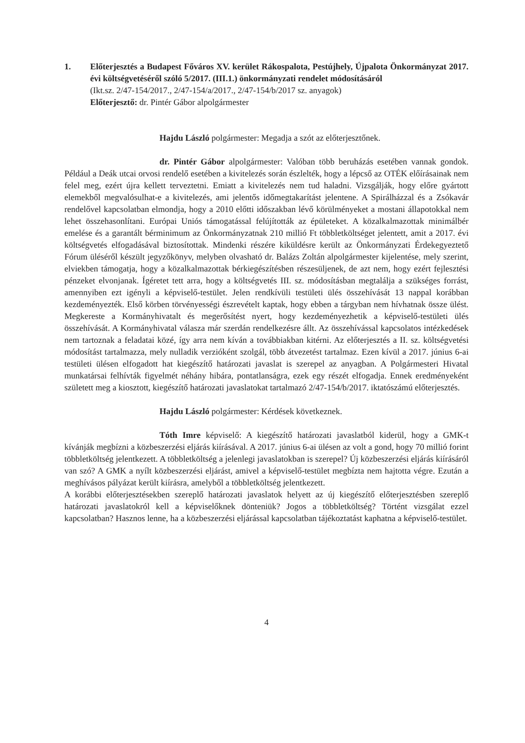1. Előterjesztés a Budapest Főváros XV. kerület Rákospalota, Pestújhely, Újpalota Önkormányzat 2017. évi költségvetéséről szóló 5/2017. (III.1.) önkormányzati rendelet módosításáról
(Ikt.sz. 2/47-154/2017., 2/47-154/a/2017., 2/47-154/b/2017 sz. anyagok)
Előterjesztő: dr. Pintér Gábor alpolgármester
Hajdu László polgármester: Megadja a szót az előterjesztőnek.
dr. Pintér Gábor alpolgármester: Valóban több beruházás esetében vannak gondok. Például a Deák utcai orvosi rendelő esetében a kivitelezés során észlelték, hogy a lépcső az OTÉK előírásainak nem felel meg, ezért újra kellett terveztetni. Emiatt a kivitelezés nem tud haladni. Vizsgálják, hogy előre gyártott elemekből megvalósulhat-e a kivitelezés, ami jelentős időmegtakarítást jelentene. A Spirálházzal és a Zsókavár rendelővel kapcsolatban elmondja, hogy a 2010 előtti időszakban lévő körülményeket a mostani állapotokkal nem lehet összehasonlítani. Európai Uniós támogatással felújították az épületeket. A közalkalmazottak minimálbér emelése és a garantált bérminimum az Önkormányzatnak 210 millió Ft többletköltséget jelentett, amit a 2017. évi költségvetés elfogadásával biztosítottak. Mindenki részére kiküldésre került az Önkormányzati Érdekegyeztető Fórum üléséről készült jegyzőkönyv, melyben olvasható dr. Balázs Zoltán alpolgármester kijelentése, mely szerint, elviekben támogatja, hogy a közalkalmazottak bérkiegészítésben részesüljenek, de azt nem, hogy ezért fejlesztési pénzeket elvonjanak. Ígéretet tett arra, hogy a költségvetés III. sz. módosításban megtalálja a szükséges forrást, amennyiben ezt igényli a képviselő-testület. Jelen rendkívüli testületi ülés összehívását 13 nappal korábban kezdeményezték. Első körben törvényességi észrevételt kaptak, hogy ebben a tárgyban nem hívhatnak össze ülést. Megkereste a Kormányhivatalt és megerősítést nyert, hogy kezdeményezhetik a képviselő-testületi ülés összehívását. A Kormányhivatal válasza már szerdán rendelkezésre állt. Az összehívással kapcsolatos intézkedések nem tartoznak a feladatai közé, így arra nem kíván a továbbiakban kitérni. Az előterjesztés a II. sz. költségvetési módosítást tartalmazza, mely nulladik verzióként szolgál, több átvezetést tartalmaz. Ezen kívül a 2017. június 6-ai testületi ülésen elfogadott hat kiegészítő határozati javaslat is szerepel az anyagban. A Polgármesteri Hivatal munkatársai felhívták figyelmét néhány hibára, pontatlanságra, ezek egy részét elfogadja. Ennek eredményeként született meg a kiosztott, kiegészítő határozati javaslatokat tartalmazó 2/47-154/b/2017. iktatószámú előterjesztés.
Hajdu László polgármester: Kérdések következnek.
Tóth Imre képviselő: A kiegészítő határozati javaslatból kiderül, hogy a GMK-t kívánják megbízni a közbeszerzési eljárás kiírásával. A 2017. június 6-ai ülésen az volt a gond, hogy 70 millió forint többletköltség jelentkezett. A többletköltség a jelenlegi javaslatokban is szerepel? Új közbeszerzési eljárás kiírásáról van szó? A GMK a nyílt közbeszerzési eljárást, amivel a képviselő-testület megbízta nem hajtotta végre. Ezután a meghívásos pályázat került kiírásra, amelyből a többletköltség jelentkezett.
A korábbi előterjesztésekben szereplő határozati javaslatok helyett az új kiegészítő előterjesztésben szereplő határozati javaslatokról kell a képviselőknek dönteniük? Jogos a többletköltség? Történt vizsgálat ezzel kapcsolatban? Hasznos lenne, ha a közbeszerzési eljárással kapcsolatban tájékoztatást kaphatna a képviselő-testület.
4